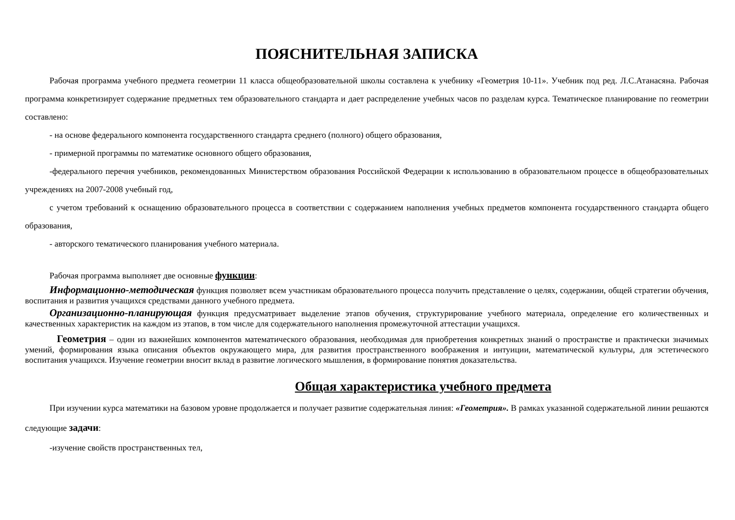ПОЯСНИТЕЛЬНАЯ ЗАПИСКА
Рабочая программа учебного предмета геометрии 11 класса общеобразовательной школы составлена к учебнику «Геометрия 10-11». Учебник под ред. Л.С.Атанасяна. Рабочая программа конкретизирует содержание предметных тем образовательного стандарта и дает распределение учебных часов по разделам курса. Тематическое планирование по геометрии составлено:
- на основе федерального компонента государственного стандарта среднего (полного) общего образования,
- примерной программы по математике основного общего образования,
-федерального перечня учебников, рекомендованных Министерством образования Российской Федерации к использованию в образовательном процессе в общеобразовательных учреждениях на 2007-2008 учебный год,
с учетом требований к оснащению образовательного процесса в соответствии с содержанием наполнения учебных предметов компонента государственного стандарта общего образования,
- авторского тематического планирования учебного материала.
Рабочая программа выполняет две основные функции:
Информационно-методическая функция позволяет всем участникам образовательного процесса получить представление о целях, содержании, общей стратегии обучения, воспитания и развития учащихся средствами данного учебного предмета.
Организационно-планирующая функция предусматривает выделение этапов обучения, структурирование учебного материала, определение его количественных и качественных характеристик на каждом из этапов, в том числе для содержательного наполнения промежуточной аттестации учащихся.
Геометрия – один из важнейших компонентов математического образования, необходимая для приобретения конкретных знаний о пространстве и практически значимых умений, формирования языка описания объектов окружающего мира, для развития пространственного воображения и интуиции, математической культуры, для эстетического воспитания учащихся. Изучение геометрии вносит вклад в развитие логического мышления, в формирование понятия доказательства.
Общая характеристика учебного предмета
При изучении курса математики на базовом уровне продолжается и получает развитие содержательная линия: «Геометрия». В рамках указанной содержательной линии решаются следующие задачи:
-изучение свойств пространственных тел,